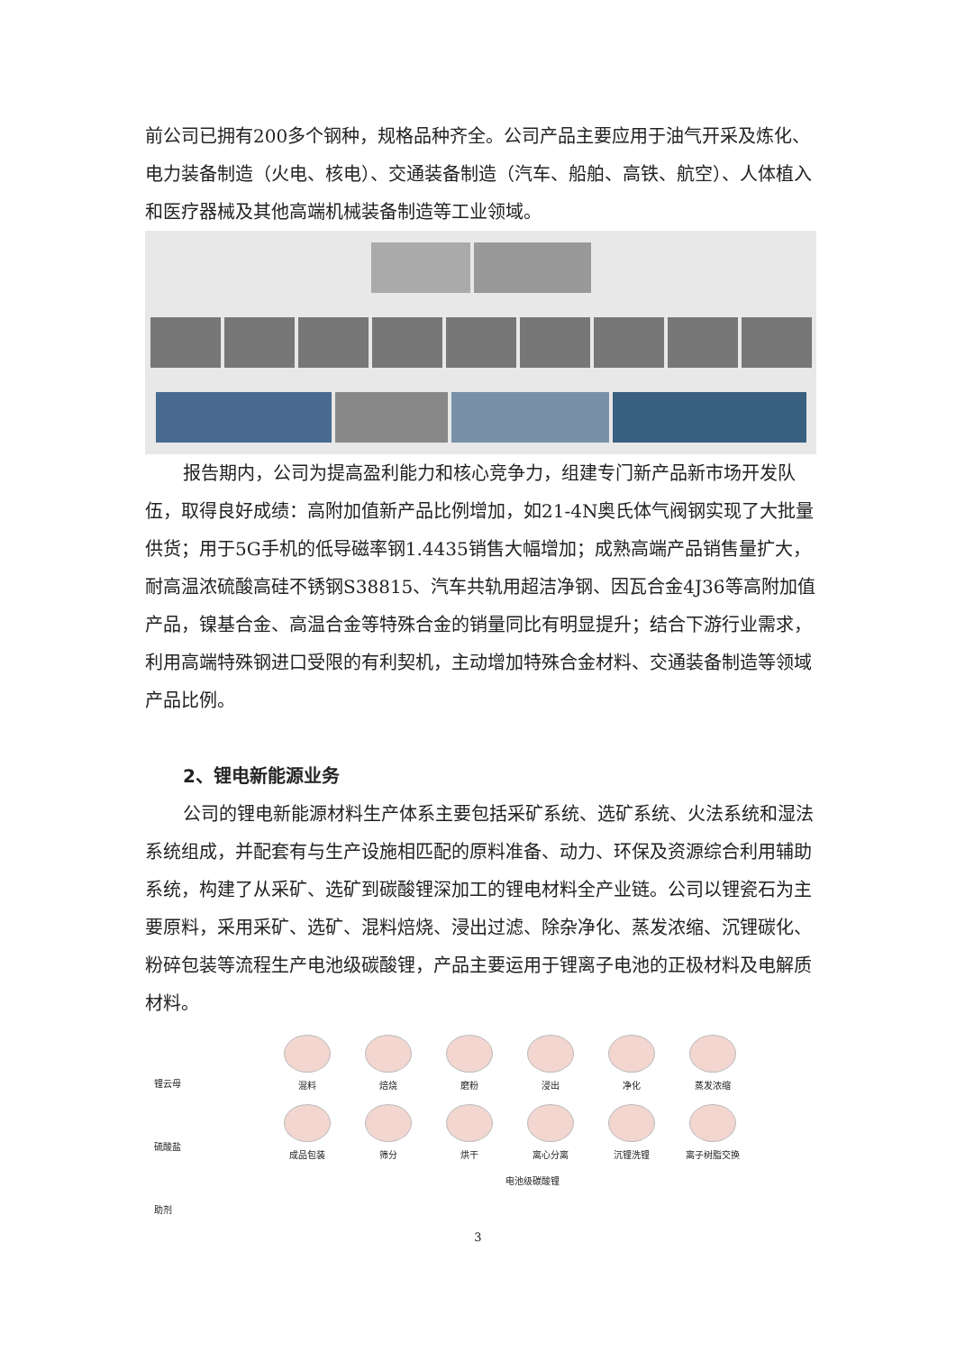前公司已拥有200多个钢种，规格品种齐全。公司产品主要应用于油气开采及炼化、电力装备制造（火电、核电）、交通装备制造（汽车、船舶、高铁、航空）、人体植入和医疗器械及其他高端机械装备制造等工业领域。
报告期内，公司为提高盈利能力和核心竞争力，组建专门新产品新市场开发队伍，取得良好成绩：高附加值新产品比例增加，如21-4N奥氏体气阀钢实现了大批量供货；用于5G手机的低导磁率钢1.4435销售大幅增加；成熟高端产品销售量扩大，耐高温浓硫酸高硅不锈钢S38815、汽车共轨用超洁净钢、因瓦合金4J36等高附加值产品，镍基合金、高温合金等特殊合金的销量同比有明显提升；结合下游行业需求，利用高端特殊钢进口受限的有利契机，主动增加特殊合金材料、交通装备制造等领域产品比例。
2、锂电新能源业务
公司的锂电新能源材料生产体系主要包括采矿系统、选矿系统、火法系统和湿法系统组成，并配套有与生产设施相匹配的原料准备、动力、环保及资源综合利用辅助系统，构建了从采矿、选矿到碳酸锂深加工的锂电材料全产业链。公司以锂瓷石为主要原料，采用采矿、选矿、混料焙烧、浸出过滤、除杂净化、蒸发浓缩、沉锂碳化、粉碎包装等流程生产电池级碳酸锂，产品主要运用于锂离子电池的正极材料及电解质材料。
锂云母
硫酸盐
助剂
混料 焙烧 磨粉 浸出 净化 蒸发浓缩
成品包装 筛分 烘干 离心分离 沉锂洗锂 离子树脂交换
电池级碳酸锂
3